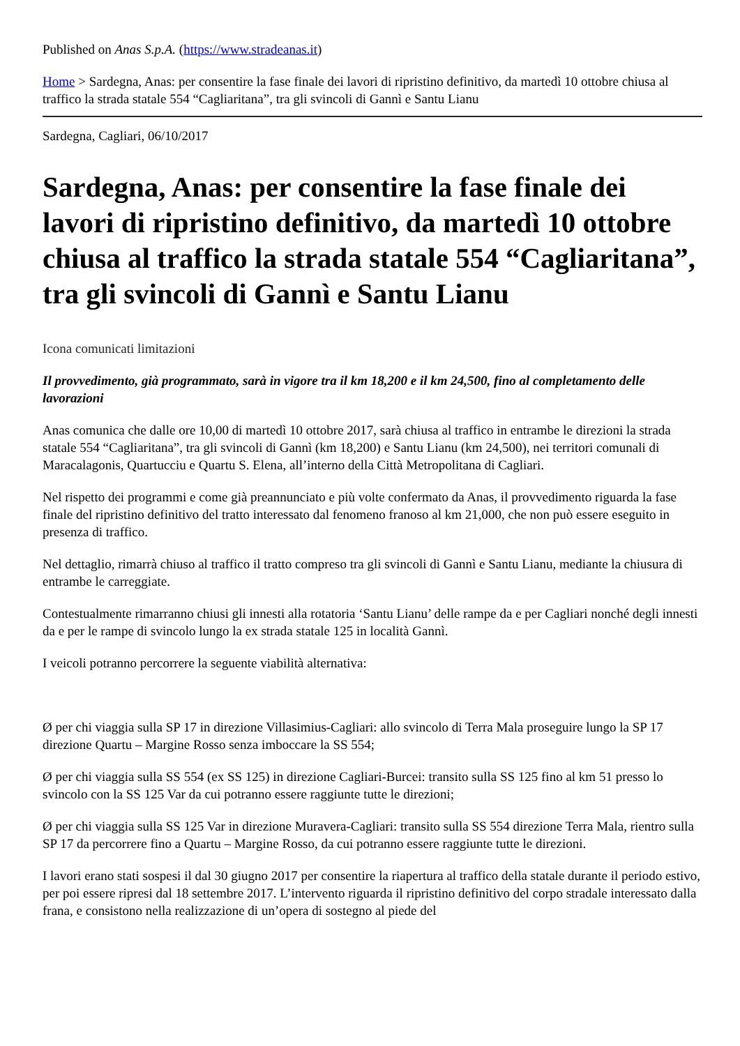Published on Anas S.p.A. (https://www.stradeanas.it)
Home > Sardegna, Anas: per consentire la fase finale dei lavori di ripristino definitivo, da martedì 10 ottobre chiusa al traffico la strada statale 554 “Cagliaritana”, tra gli svincoli di Gannì e Santu Lianu
Sardegna, Cagliari, 06/10/2017
Sardegna, Anas: per consentire la fase finale dei lavori di ripristino definitivo, da martedì 10 ottobre chiusa al traffico la strada statale 554 “Cagliaritana”, tra gli svincoli di Gannì e Santu Lianu
Icona comunicati limitazioni
Il provvedimento, già programmato, sarà in vigore tra il km 18,200 e il km 24,500, fino al completamento delle lavorazioni
Anas comunica che dalle ore 10,00 di martedì 10 ottobre 2017, sarà chiusa al traffico in entrambe le direzioni la strada statale 554 “Cagliaritana”, tra gli svincoli di Gannì (km 18,200) e Santu Lianu (km 24,500), nei territori comunali di Maracalagonis, Quartucciu e Quartu S. Elena, all’interno della Città Metropolitana di Cagliari.
Nel rispetto dei programmi e come già preannunciato e più volte confermato da Anas, il provvedimento riguarda la fase finale del ripristino definitivo del tratto interessato dal fenomeno franoso al km 21,000, che non può essere eseguito in presenza di traffico.
Nel dettaglio, rimarrà chiuso al traffico il tratto compreso tra gli svincoli di Gannì e Santu Lianu, mediante la chiusura di entrambe le carreggiate.
Contestualmente rimarranno chiusi gli innesti alla rotatoria ‘Santu Lianu’ delle rampe da e per Cagliari nonché degli innesti da e per le rampe di svincolo lungo la ex strada statale 125 in località Gannì.
I veicoli potranno percorrere la seguente viabilità alternativa:
Ø per chi viaggia sulla SP 17 in direzione Villasimius-Cagliari: allo svincolo di Terra Mala proseguire lungo la SP 17 direzione Quartu – Margine Rosso senza imboccare la SS 554;
Ø per chi viaggia sulla SS 554 (ex SS 125) in direzione Cagliari-Burcei: transito sulla SS 125 fino al km 51 presso lo svincolo con la SS 125 Var da cui potranno essere raggiunte tutte le direzioni;
Ø per chi viaggia sulla SS 125 Var in direzione Muravera-Cagliari: transito sulla SS 554 direzione Terra Mala, rientro sulla SP 17 da percorrere fino a Quartu – Margine Rosso, da cui potranno essere raggiunte tutte le direzioni.
I lavori erano stati sospesi il dal 30 giugno 2017 per consentire la riapertura al traffico della statale durante il periodo estivo, per poi essere ripresi dal 18 settembre 2017. L’intervento riguarda il ripristino definitivo del corpo stradale interessato dalla frana, e consistono nella realizzazione di un’opera di sostegno al piede del